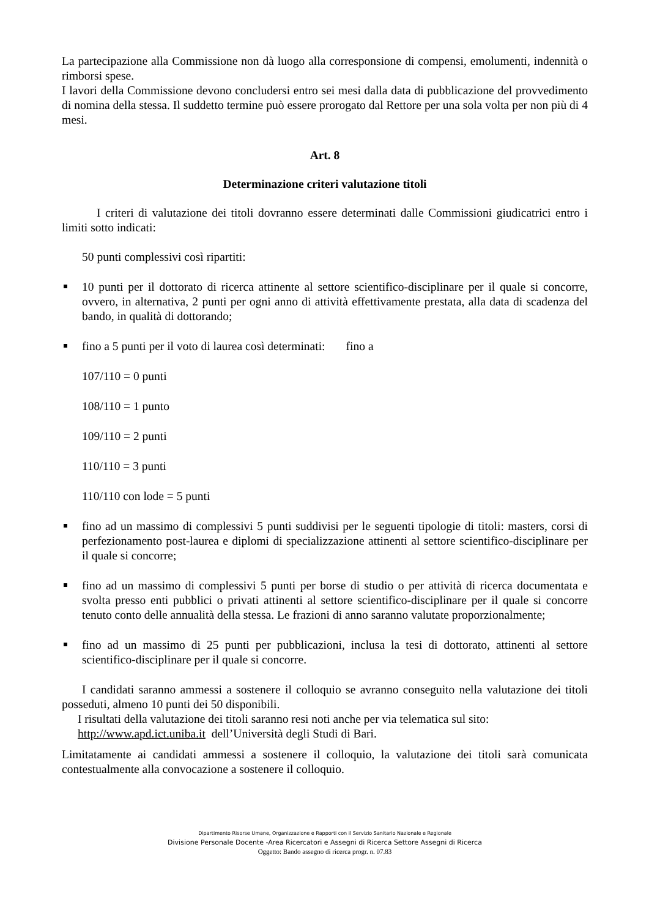La partecipazione alla Commissione non dà luogo alla corresponsione di compensi, emolumenti, indennità o rimborsi spese.
I lavori della Commissione devono concludersi entro sei mesi dalla data di pubblicazione del provvedimento di nomina della stessa. Il suddetto termine può essere prorogato dal Rettore per una sola volta per non più di 4 mesi.
Art. 8
Determinazione criteri valutazione titoli
I criteri di valutazione dei titoli dovranno essere determinati dalle Commissioni giudicatrici entro i limiti sotto indicati:
50 punti complessivi così ripartiti:
10 punti per il dottorato di ricerca attinente al settore scientifico-disciplinare per il quale si concorre, ovvero, in alternativa, 2 punti per ogni anno di attività effettivamente prestata, alla data di scadenza del bando, in qualità di dottorando;
fino a 5 punti per il voto di laurea così determinati: fino a
107/110 = 0 punti
108/110 = 1 punto
109/110 = 2 punti
110/110 = 3 punti
110/110 con lode = 5 punti
fino ad un massimo di complessivi 5 punti suddivisi per le seguenti tipologie di titoli: masters, corsi di perfezionamento post-laurea e diplomi di specializzazione attinenti al settore scientifico-disciplinare per il quale si concorre;
fino ad un massimo di complessivi 5 punti per borse di studio o per attività di ricerca documentata e svolta presso enti pubblici o privati attinenti al settore scientifico-disciplinare per il quale si concorre tenuto conto delle annualità della stessa. Le frazioni di anno saranno valutate proporzionalmente;
fino ad un massimo di 25 punti per pubblicazioni, inclusa la tesi di dottorato, attinenti al settore scientifico-disciplinare per il quale si concorre.
I candidati saranno ammessi a sostenere il colloquio se avranno conseguito nella valutazione dei titoli posseduti, almeno 10 punti dei 50 disponibili.
I risultati della valutazione dei titoli saranno resi noti anche per via telematica sul sito:
http://www.apd.ict.uniba.it dell’Università degli Studi di Bari.
Limitatamente ai candidati ammessi a sostenere il colloquio, la valutazione dei titoli sarà comunicata contestualmente alla convocazione a sostenere il colloquio.
Dipartimento Risorse Umane, Organizzazione e Rapporti con il Servizio Sanitario Nazionale e Regionale
Divisione Personale Docente -Area Ricercatori e Assegni di Ricerca Settore Assegni di Ricerca
Oggetto: Bando assegno di ricerca progr. n. 07.83